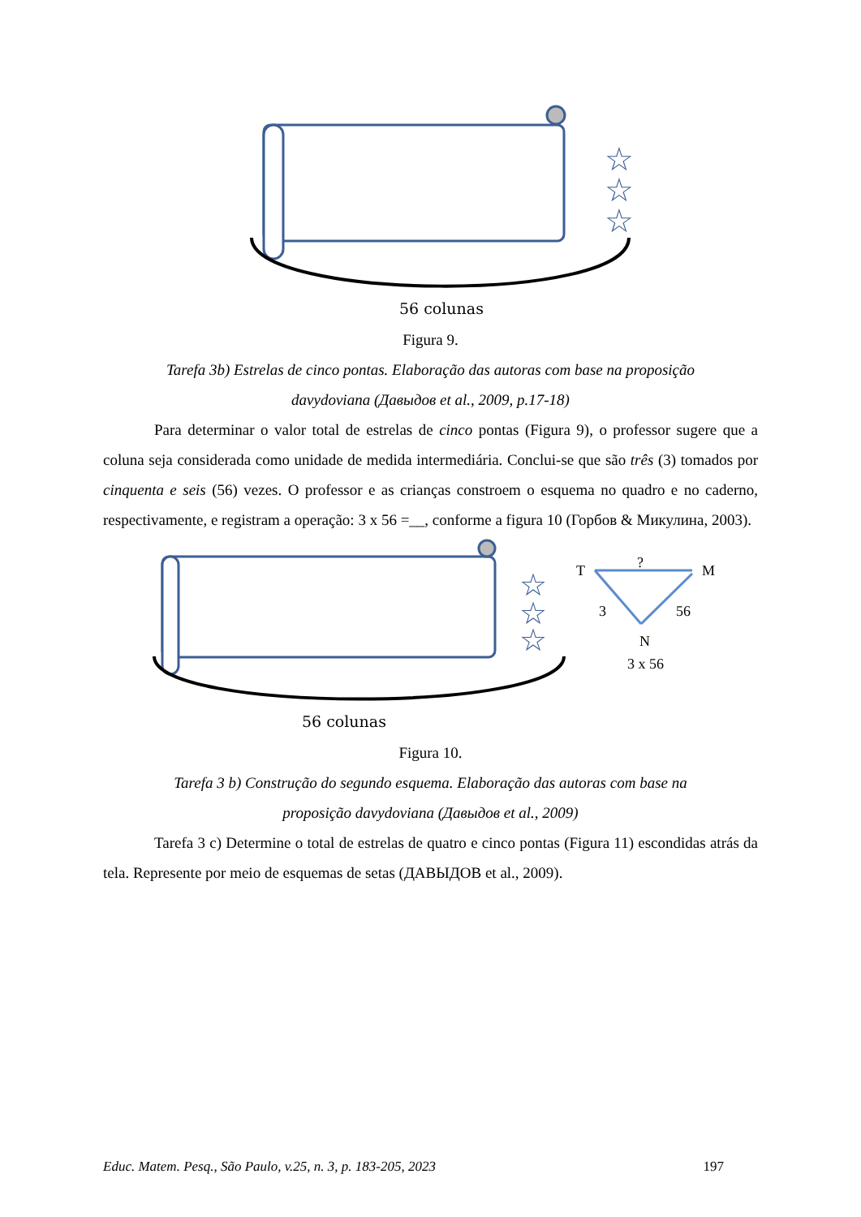☆
☆
☆
56 colunas
Figura 9.
Tarefa 3b) Estrelas de cinco pontas. Elaboração das autoras com base na proposição
davydoviana (Давыдов et al., 2009, p.17-18)
Para determinar o valor total de estrelas de cinco pontas (Figura 9), o professor sugere que a coluna seja considerada como unidade de medida intermediária. Conclui-se que são três (3) tomados por cinquenta e seis (56) vezes. O professor e as crianças constroem o esquema no quadro e no caderno, respectivamente, e registram a operação: 3 x 56 =__, conforme a figura 10 (Горбов & Микулина, 2003).
☆
☆
☆
T
?
M
3
56
N
3 x 56
56 colunas
Figura 10.
Tarefa 3 b) Construção do segundo esquema. Elaboração das autoras com base na
proposição davydoviana (Давыдов et al., 2009)
Tarefa 3 c) Determine o total de estrelas de quatro e cinco pontas (Figura 11) escondidas atrás da tela. Represente por meio de esquemas de setas (ДАВЫДОВ et al., 2009).
Educ. Matem. Pesq., São Paulo, v.25, n. 3, p. 183-205, 2023 197